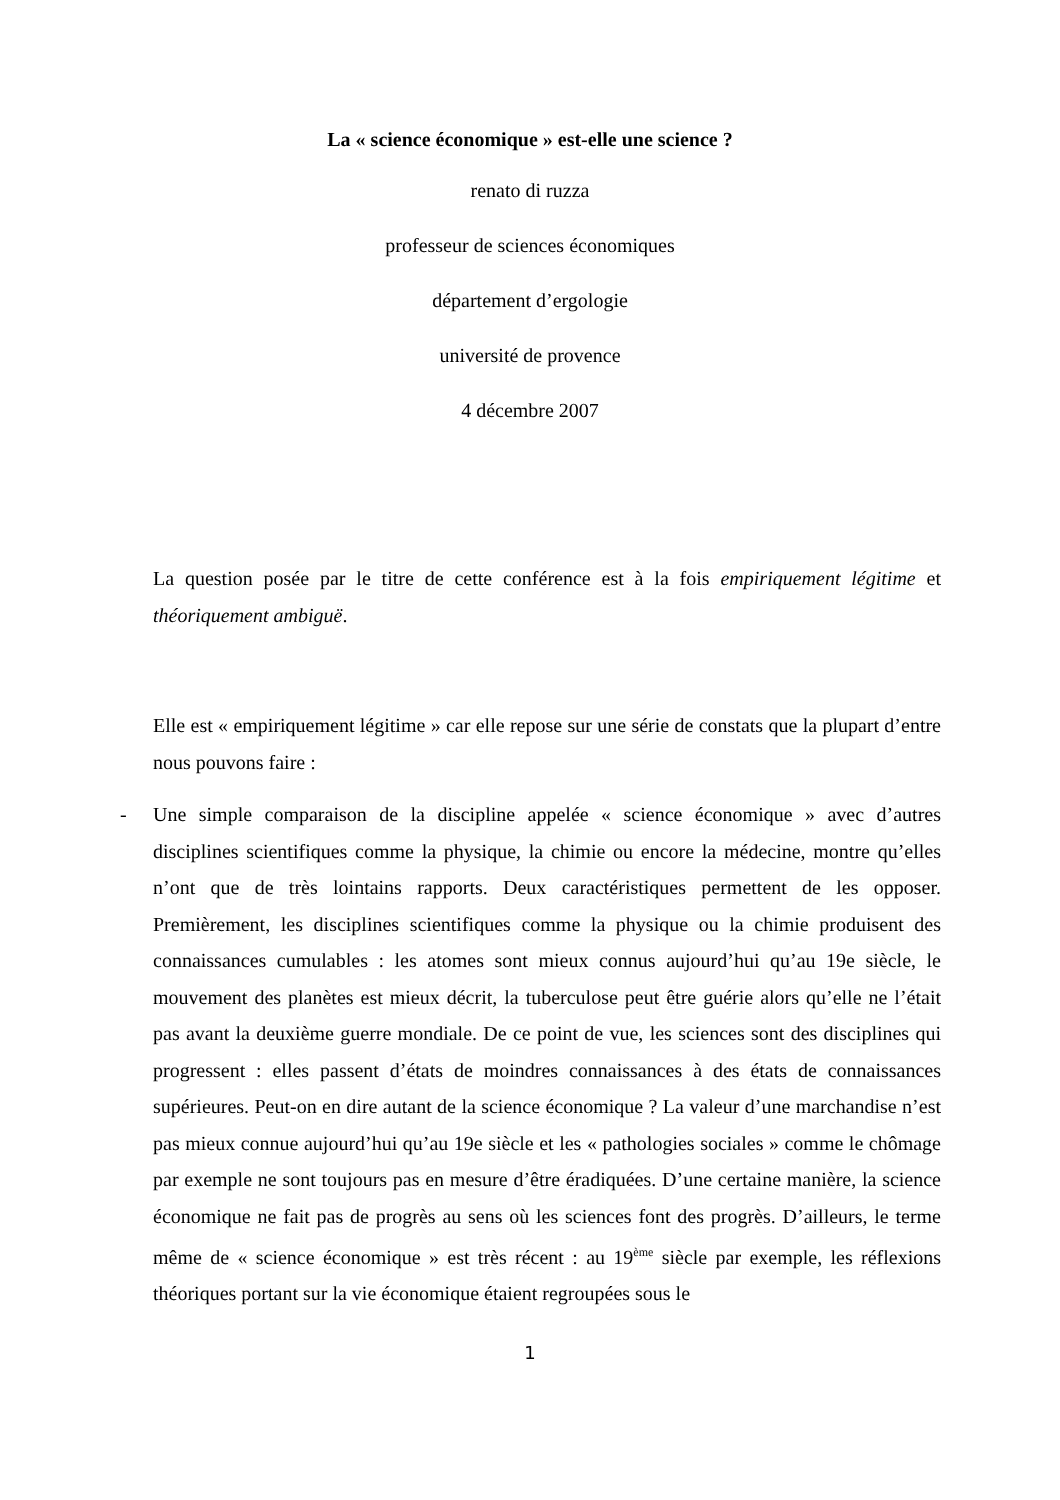La « science économique » est-elle une science ?
renato di ruzza
professeur de sciences économiques
département d’ergologie
université de provence
4 décembre 2007
La question posée par le titre de cette conférence est à la fois empiriquement légitime et théoriquement ambiguë.
Elle est « empiriquement légitime » car elle repose sur une série de constats que la plupart d’entre nous pouvons faire :
- Une simple comparaison de la discipline appelée « science économique » avec d’autres disciplines scientifiques comme la physique, la chimie ou encore la médecine, montre qu’elles n’ont que de très lointains rapports. Deux caractéristiques permettent de les opposer. Premièrement, les disciplines scientifiques comme la physique ou la chimie produisent des connaissances cumulables : les atomes sont mieux connus aujourd’hui qu’au 19e siècle, le mouvement des planètes est mieux décrit, la tuberculose peut être guérie alors qu’elle ne l’était pas avant la deuxième guerre mondiale. De ce point de vue, les sciences sont des disciplines qui progressent : elles passent d’états de moindres connaissances à des états de connaissances supérieures. Peut-on en dire autant de la science économique ? La valeur d’une marchandise n’est pas mieux connue aujourd’hui qu’au 19e siècle et les « pathologies sociales » comme le chômage par exemple ne sont toujours pas en mesure d’être éradiquées. D’une certaine manière, la science économique ne fait pas de progrès au sens où les sciences font des progrès. D’ailleurs, le terme même de « science économique » est très récent : au 19<sup>ème</sup> siècle par exemple, les réflexions théoriques portant sur la vie économique étaient regroupées sous le
1